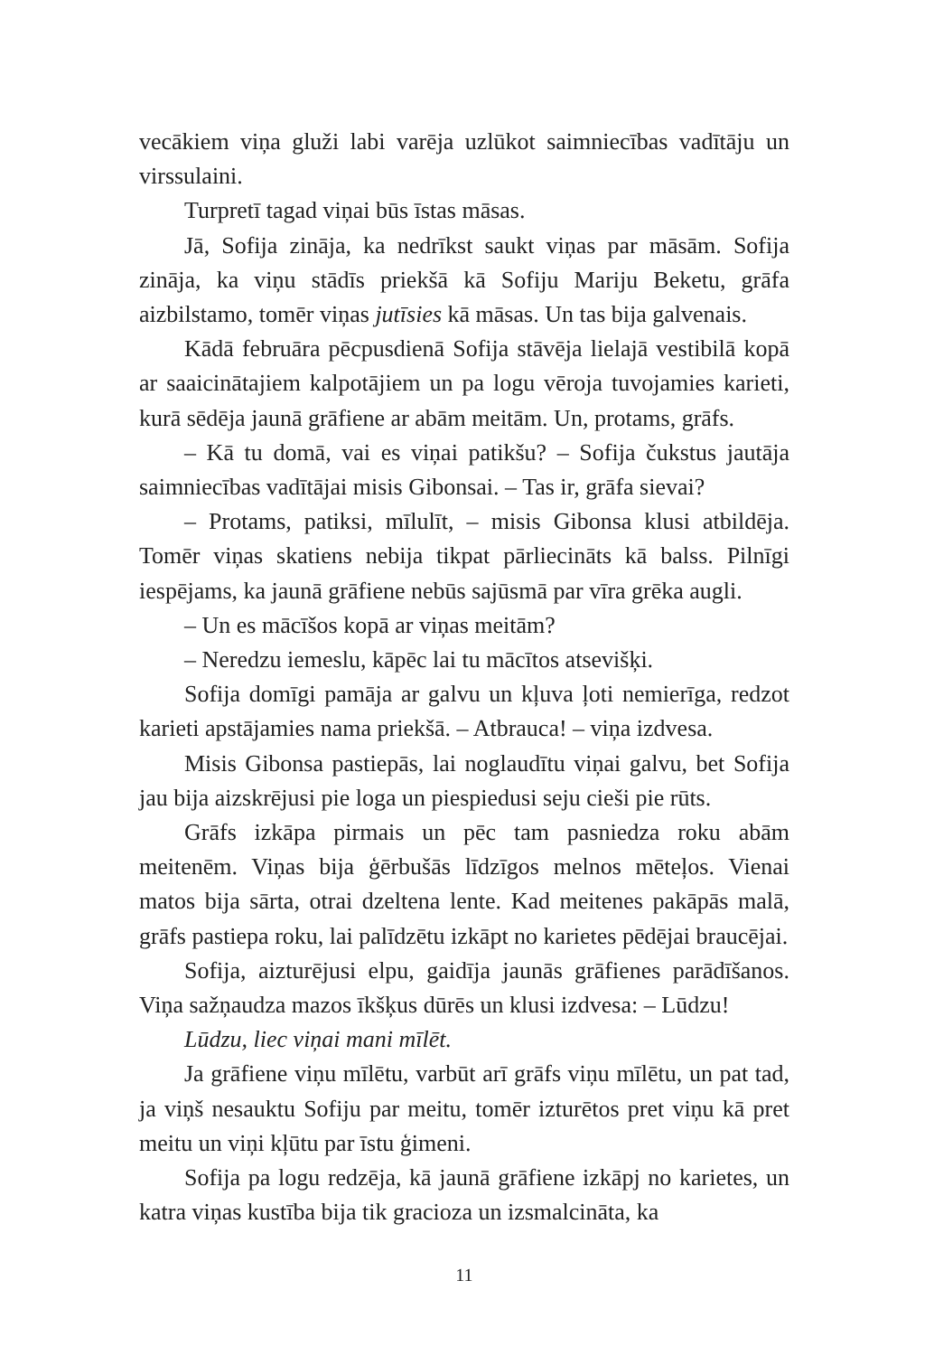vecākiem viņa gluži labi varēja uzlūkot saimniecības vadītāju un virssulaini.
Turpretī tagad viņai būs īstas māsas.
Jā, Sofija zināja, ka nedrīkst saukt viņas par māsām. Sofija zināja, ka viņu stādīs priekšā kā Sofiju Mariju Beketu, grāfa aizbilstamo, tomēr viņas jutīsies kā māsas. Un tas bija galvenais.
Kādā februāra pēcpusdienā Sofija stāvēja lielajā vestibilā kopā ar saaicinātajiem kalpotājiem un pa logu vēroja tuvojamies karieti, kurā sēdēja jaunā grāfiene ar abām meitām. Un, protams, grāfs.
– Kā tu domā, vai es viņai patikšu? – Sofija čukstus jautāja saimniecības vadītājai misis Gibonsai. – Tas ir, grāfa sievai?
– Protams, patiksi, mīlulīt, – misis Gibonsa klusi atbildēja. Tomēr viņas skatiens nebija tikpat pārliecināts kā balss. Pilnīgi iespējams, ka jaunā grāfiene nebūs sajūsmā par vīra grēka augli.
– Un es mācīšos kopā ar viņas meitām?
– Neredzu iemeslu, kāpēc lai tu mācītos atsevišķi.
Sofija domīgi pamāja ar galvu un kļuva ļoti nemierīga, redzot karieti apstājamies nama priekšā. – Atbrauca! – viņa izdvesa.
Misis Gibonsa pastiepās, lai noglaudītu viņai galvu, bet Sofija jau bija aizskrējusi pie loga un piespiedusi seju cieši pie rūts.
Grāfs izkāpa pirmais un pēc tam pasniedza roku abām meitenēm. Viņas bija ģērbušās līdzīgos melnos mēteļos. Vienai matos bija sārta, otrai dzeltena lente. Kad meitenes pakāpās malā, grāfs pastiepa roku, lai palīdzētu izkāpt no karietes pēdējai braucējai.
Sofija, aizturējusi elpu, gaidīja jaunās grāfienes parādīšanos. Viņa sažņaudza mazos īkšķus dūrēs un klusi izdvesa: – Lūdzu!
Lūdzu, liec viņai mani mīlēt.
Ja grāfiene viņu mīlētu, varbūt arī grāfs viņu mīlētu, un pat tad, ja viņš nesauktu Sofiju par meitu, tomēr izturētos pret viņu kā pret meitu un viņi kļūtu par īstu ģimeni.
Sofija pa logu redzēja, kā jaunā grāfiene izkāpj no karietes, un katra viņas kustība bija tik gracioza un izsmalcināta, ka
11